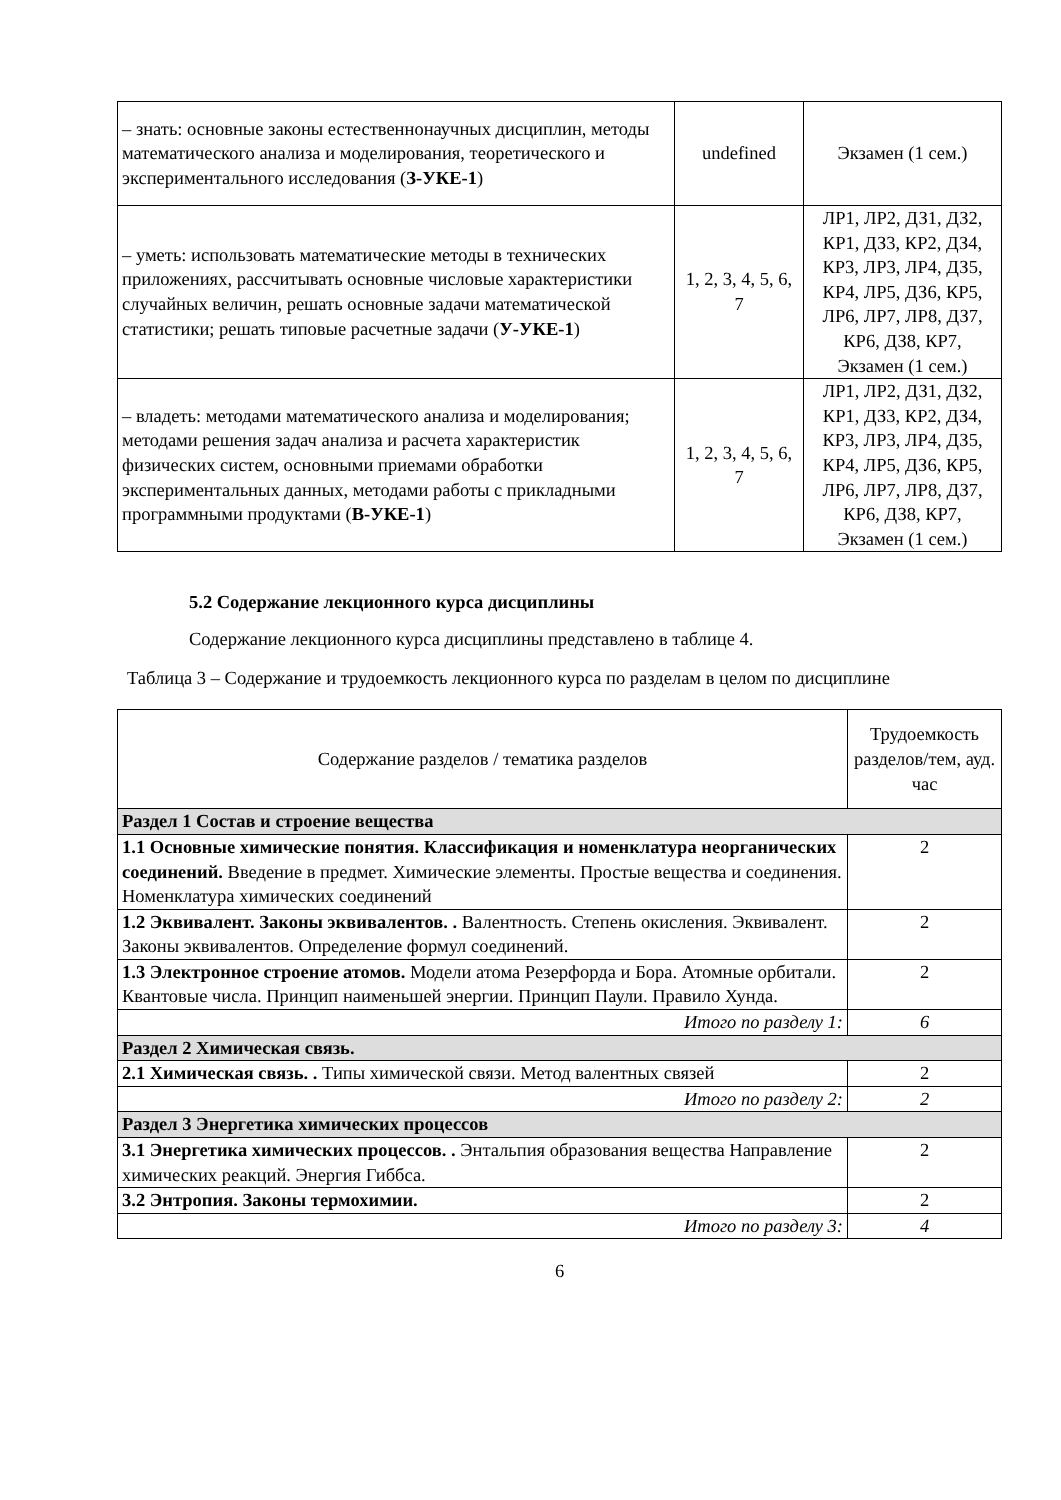| – знать: основные законы естественнонаучных дисциплин, методы математического анализа и моделирования, теоретического и экспериментального исследования ( З-УКЕ-1 ) | undefined | Экзамен (1 сем.) |
| – уметь: использовать математические методы в технических приложениях, рассчитывать основные числовые характеристики случайных величин, решать основные задачи математической статистики; решать типовые расчетные задачи ( У-УКЕ-1 ) | 1, 2, 3, 4, 5, 6, 7 | ЛР1, ЛР2, ДЗ1, ДЗ2, КР1, ДЗ3, КР2, ДЗ4, КР3, ЛР3, ЛР4, ДЗ5, КР4, ЛР5, ДЗ6, КР5, ЛР6, ЛР7, ЛР8, ДЗ7, КР6, ДЗ8, КР7, Экзамен (1 сем.) |
| – владеть: методами математического анализа и моделирования; методами решения задач анализа и расчета характеристик физических систем, основными приемами обработки экспериментальных данных, методами работы с прикладными программными продуктами ( В-УКЕ-1 ) | 1, 2, 3, 4, 5, 6, 7 | ЛР1, ЛР2, ДЗ1, ДЗ2, КР1, ДЗ3, КР2, ДЗ4, КР3, ЛР3, ЛР4, ДЗ5, КР4, ЛР5, ДЗ6, КР5, ЛР6, ЛР7, ЛР8, ДЗ7, КР6, ДЗ8, КР7, Экзамен (1 сем.) |
5.2 Содержание лекционного курса дисциплины
Содержание лекционного курса дисциплины представлено в таблице 4.
Таблица 3 – Содержание и трудоемкость лекционного курса по разделам в целом по дисциплине
| Содержание разделов / тематика разделов | Трудоемкость разделов/тем, ауд. час |
| Раздел 1 Состав и строение вещества | |
| 1.1 Основные химические понятия. Классификация и номенклатура неорганических соединений. Введение в предмет. Химические элементы. Простые вещества и соединения. Номенклатура химических соединений | 2 |
| 1.2 Эквивалент. Законы эквивалентов. . Валентность. Степень окисления. Эквивалент. Законы эквивалентов. Определение формул соединений. | 2 |
| 1.3 Электронное строение атомов. Модели атома Резерфорда и Бора. Атомные орбитали. Квантовые числа. Принцип наименьшей энергии. Принцип Паули. Правило Хунда. | 2 |
| Итого по разделу 1: | 6 |
| Раздел 2 Химическая связь. | |
| 2.1 Химическая связь. . Типы химической связи. Метод валентных связей | 2 |
| Итого по разделу 2: | 2 |
| Раздел 3 Энергетика химических процессов | |
| 3.1 Энергетика химических процессов. . Энтальпия образования вещества Направление химических реакций. Энергия Гиббса. | 2 |
| 3.2 Энтропия. Законы термохимии. | 2 |
| Итого по разделу 3: | 4 |
6